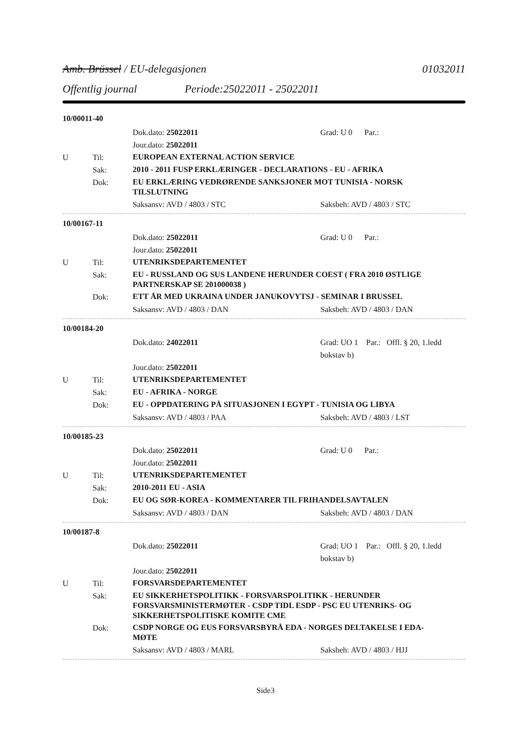Amb. Brüssel / EU-delegasjonen 01032011
Offentlig journal Periode:25022011 - 25022011
10/00011-40
Dok.dato: 25022011 Grad: U 0 Par.:
Jour.dato: 25022011
U Til:
EUROPEAN EXTERNAL ACTION SERVICE
Sak:
2010 - 2011 FUSP ERKLÆRINGER - DECLARATIONS - EU - AFRIKA
Dok:
EU ERKLÆRING VEDRØRENDE SANKSJONER MOT TUNISIA - NORSK TILSLUTNING
Saksansv: AVD / 4803 / STC Saksbeh: AVD / 4803 / STC
10/00167-11
Dok.dato: 25022011 Grad: U 0 Par.:
Jour.dato: 25022011
U Til:
UTENRIKSDEPARTEMENTET
Sak:
EU - RUSSLAND OG SUS LANDENE HERUNDER COEST ( FRA 2010 ØSTLIGE PARTNERSKAP SE 201000038 )
Dok:
ETT ÅR MED UKRAINA UNDER JANUKOVYTSJ - SEMINAR I BRUSSEL
Saksansv: AVD / 4803 / DAN Saksbeh: AVD / 4803 / DAN
10/00184-20
Dok.dato: 24022011 Grad: UO 1 Par.: Offl. § 20, 1.ledd bokstav b)
Jour.dato: 25022011
U Til:
UTENRIKSDEPARTEMENTET
Sak:
EU - AFRIKA - NORGE
Dok:
EU - OPPDATERING PÅ SITUASJONEN I EGYPT - TUNISIA OG LIBYA
Saksansv: AVD / 4803 / PAA Saksbeh: AVD / 4803 / LST
10/00185-23
Dok.dato: 25022011 Grad: U 0 Par.:
Jour.dato: 25022011
U Til:
UTENRIKSDEPARTEMENTET
Sak:
2010-2011 EU - ASIA
Dok:
EU OG SØR-KOREA - KOMMENTARER TIL FRIHANDELSAVTALEN
Saksansv: AVD / 4803 / DAN Saksbeh: AVD / 4803 / DAN
10/00187-8
Dok.dato: 25022011 Grad: UO 1 Par.: Offl. § 20, 1.ledd bokstav b)
Jour.dato: 25022011
U Til:
FORSVARSDEPARTEMENTET
Sak:
EU SIKKERHETSPOLITIKK - FORSVARSPOLITIKK - HERUNDER FORSVARSMINISTERMØTER - CSDP TIDL ESDP - PSC EU UTENRIKS- OG SIKKERHETSPOLITISKE KOMITE CME
Dok:
CSDP NORGE OG EUS FORSVARSBYRÅ EDA - NORGES DELTAKELSE I EDA-MØTE
Saksansv: AVD / 4803 / MARL Saksbeh: AVD / 4803 / HJJ
Side3